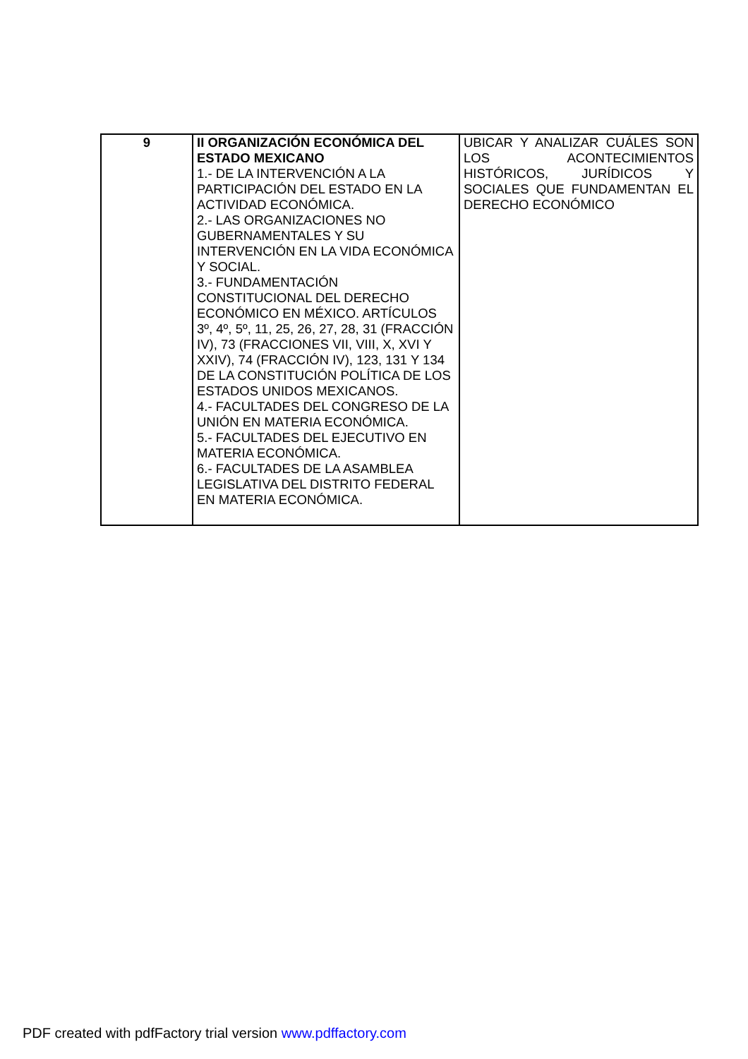| 9 | II ORGANIZACIÓN ECONÓMICA DEL ESTADO MEXICANO 1.- DE LA INTERVENCIÓN A LA PARTICIPACIÓN DEL ESTADO EN LA ACTIVIDAD ECONÓMICA. 2.- LAS ORGANIZACIONES NO GUBERNAMENTALES Y SU INTERVENCIÓN EN LA VIDA ECONÓMICA Y SOCIAL. 3.- FUNDAMENTACIÓN CONSTITUCIONAL DEL DERECHO ECONÓMICO EN MÉXICO. ARTÍCULOS 3º, 4º, 5º, 11, 25, 26, 27, 28, 31 (FRACCIÓN IV), 73 (FRACCIONES VII, VIII, X, XVI Y XXIV), 74 (FRACCIÓN IV), 123, 131 Y 134 DE LA CONSTITUCIÓN POLÍTICA DE LOS ESTADOS UNIDOS MEXICANOS. 4.- FACULTADES DEL CONGRESO DE LA UNIÓN EN MATERIA ECONÓMICA. 5.- FACULTADES DEL EJECUTIVO EN MATERIA ECONÓMICA. 6.- FACULTADES DE LA ASAMBLEA LEGISLATIVA DEL DISTRITO FEDERAL EN MATERIA ECONÓMICA. | UBICAR Y ANALIZAR CUÁLES SON LOS ACONTECIMIENTOS HISTÓRICOS, JURÍDICOS Y SOCIALES QUE FUNDAMENTAN EL DERECHO ECONÓMICO |
PDF created with pdfFactory trial version www.pdffactory.com